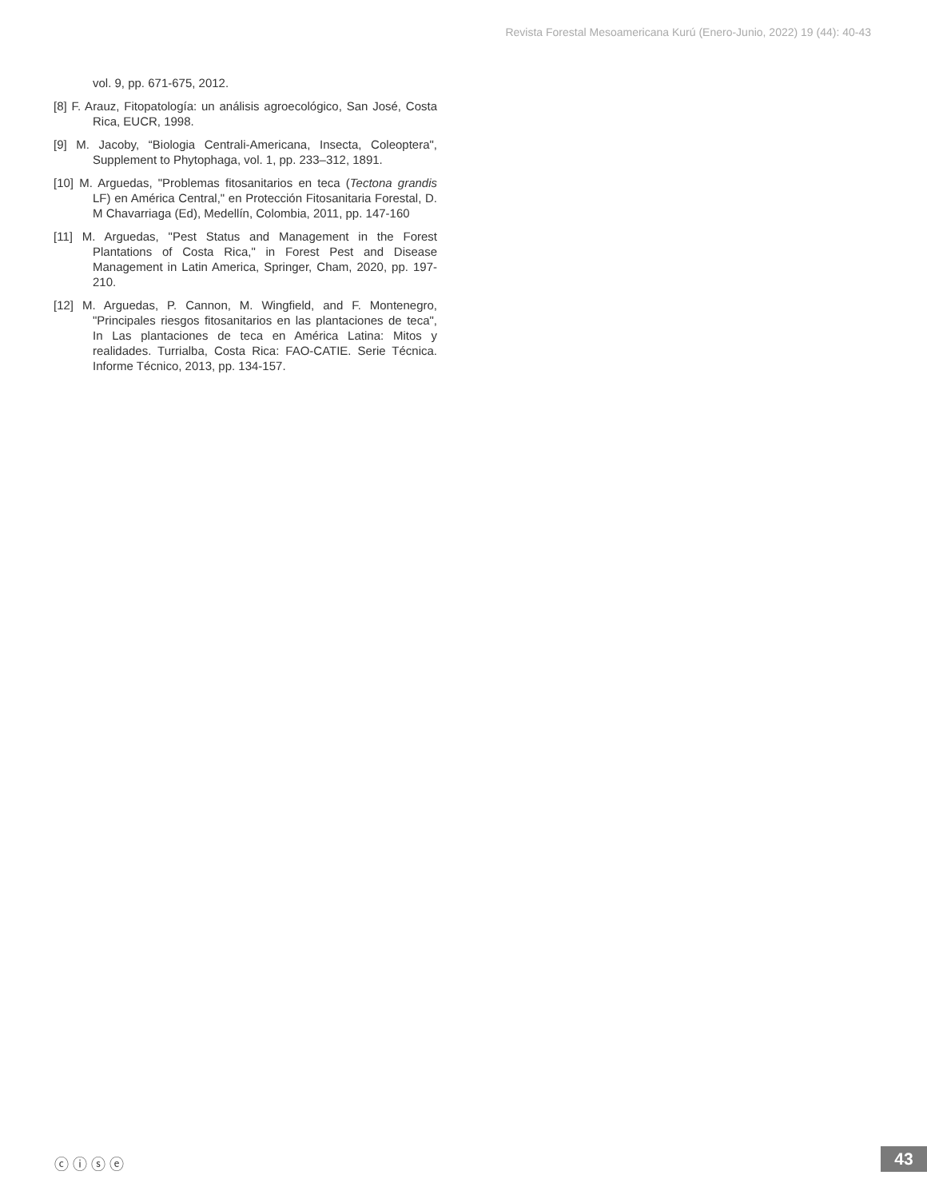Revista Forestal Mesoamericana Kurú (Enero-Junio, 2022) 19 (44): 40-43
vol. 9, pp. 671-675, 2012.
[8] F. Arauz, Fitopatología: un análisis agroecológico, San José, Costa Rica, EUCR, 1998.
[9] M. Jacoby, “Biologia Centrali-Americana, Insecta, Coleoptera", Supplement to Phytophaga, vol. 1, pp. 233–312, 1891.
[10] M. Arguedas, "Problemas fitosanitarios en teca (Tectona grandis LF) en América Central," en Protección Fitosanitaria Forestal, D. M Chavarriaga (Ed), Medellín, Colombia, 2011, pp. 147-160
[11] M. Arguedas, "Pest Status and Management in the Forest Plantations of Costa Rica," in Forest Pest and Disease Management in Latin America, Springer, Cham, 2020, pp. 197-210.
[12] M. Arguedas, P. Cannon, M. Wingfield, and F. Montenegro, "Principales riesgos fitosanitarios en las plantaciones de teca", In Las plantaciones de teca en América Latina: Mitos y realidades. Turrialba, Costa Rica: FAO-CATIE. Serie Técnica. Informe Técnico, 2013, pp. 134-157.
ⓒ ⓘ ⓢ ⓔ 43